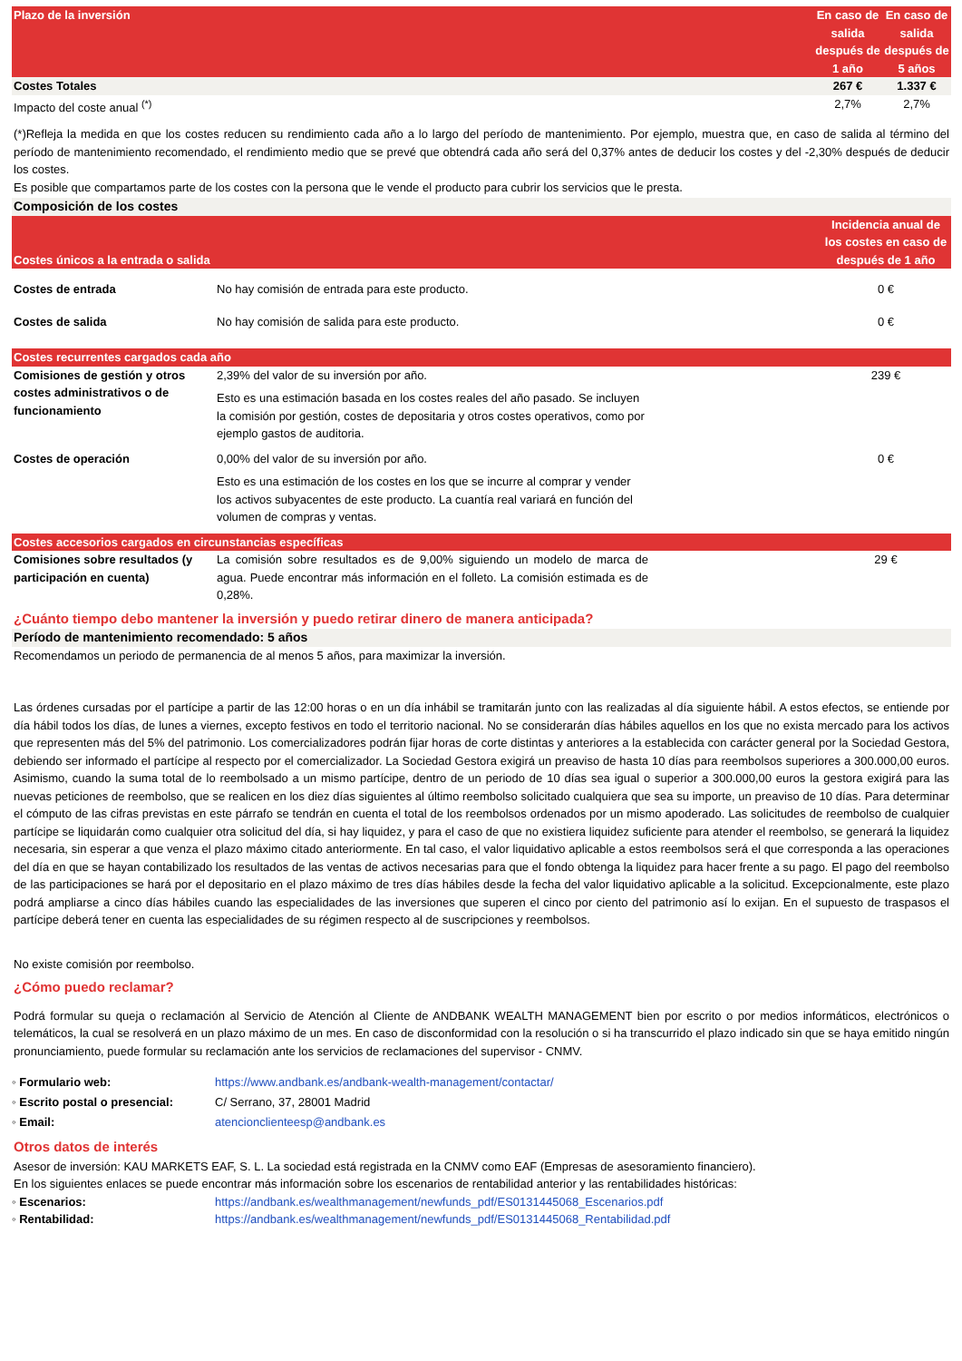| Plazo de la inversión | En caso de salida después de 1 año | En caso de salida después de 5 años |
| --- | --- | --- |
| Costes Totales | 267 € | 1.337 € |
| Impacto del coste anual <sup>(*)</sup> | 2,7% | 2,7% |
(*)Refleja la medida en que los costes reducen su rendimiento cada año a lo largo del período de mantenimiento. Por ejemplo, muestra que, en caso de salida al término del período de mantenimiento recomendado, el rendimiento medio que se prevé que obtendrá cada año será del 0,37% antes de deducir los costes y del -2,30% después de deducir los costes.
Es posible que compartamos parte de los costes con la persona que le vende el producto para cubrir los servicios que le presta.
| Composición de los costes | | |
| Costes únicos a la entrada o salida | | Incidencia anual de los costes en caso de después de 1 año |
| Costes de entrada | No hay comisión de entrada para este producto. | 0 € |
| Costes de salida | No hay comisión de salida para este producto. | 0 € |
| Costes recurrentes cargados cada año | | |
| Comisiones de gestión y otros costes administrativos o de funcionamiento | 2,39% del valor de su inversión por año. Esto es una estimación basada en los costes reales del año pasado. Se incluyen la comisión por gestión, costes de depositaria y otros costes operativos, como por ejemplo gastos de auditoria. | 239 € |
| Costes de operación | 0,00% del valor de su inversión por año. Esto es una estimación de los costes en los que se incurre al comprar y vender los activos subyacentes de este producto. La cuantía real variará en función del volumen de compras y ventas. | 0 € |
| Costes accesorios cargados en circunstancias específicas | | |
| Comisiones sobre resultados (y participación en cuenta) | La comisión sobre resultados es de 9,00% siguiendo un modelo de marca de agua. Puede encontrar más información en el folleto. La comisión estimada es de 0,28%. | 29 € |
¿Cuánto tiempo debo mantener la inversión y puedo retirar dinero de manera anticipada?
Período de mantenimiento recomendado: 5 años
Recomendamos un periodo de permanencia de al menos 5 años, para maximizar la inversión.
Las órdenes cursadas por el partícipe a partir de las 12:00 horas o en un día inhábil se tramitarán junto con las realizadas al día siguiente hábil. A estos efectos, se entiende por día hábil todos los días, de lunes a viernes, excepto festivos en todo el territorio nacional. No se considerarán días hábiles aquellos en los que no exista mercado para los activos que representen más del 5% del patrimonio. Los comercializadores podrán fijar horas de corte distintas y anteriores a la establecida con carácter general por la Sociedad Gestora, debiendo ser informado el partícipe al respecto por el comercializador. La Sociedad Gestora exigirá un preaviso de hasta 10 días para reembolsos superiores a 300.000,00 euros. Asimismo, cuando la suma total de lo reembolsado a un mismo partícipe, dentro de un periodo de 10 días sea igual o superior a 300.000,00 euros la gestora exigirá para las nuevas peticiones de reembolso, que se realicen en los diez días siguientes al último reembolso solicitado cualquiera que sea su importe, un preaviso de 10 días. Para determinar el cómputo de las cifras previstas en este párrafo se tendrán en cuenta el total de los reembolsos ordenados por un mismo apoderado. Las solicitudes de reembolso de cualquier partícipe se liquidarán como cualquier otra solicitud del día, si hay liquidez, y para el caso de que no existiera liquidez suficiente para atender el reembolso, se generará la liquidez necesaria, sin esperar a que venza el plazo máximo citado anteriormente. En tal caso, el valor liquidativo aplicable a estos reembolsos será el que corresponda a las operaciones del día en que se hayan contabilizado los resultados de las ventas de activos necesarias para que el fondo obtenga la liquidez para hacer frente a su pago. El pago del reembolso de las participaciones se hará por el depositario en el plazo máximo de tres días hábiles desde la fecha del valor liquidativo aplicable a la solicitud. Excepcionalmente, este plazo podrá ampliarse a cinco días hábiles cuando las especialidades de las inversiones que superen el cinco por ciento del patrimonio así lo exijan. En el supuesto de traspasos el partícipe deberá tener en cuenta las especialidades de su régimen respecto al de suscripciones y reembolsos.
No existe comisión por reembolso.
¿Cómo puedo reclamar?
Podrá formular su queja o reclamación al Servicio de Atención al Cliente de ANDBANK WEALTH MANAGEMENT bien por escrito o por medios informáticos, electrónicos o telemáticos, la cual se resolverá en un plazo máximo de un mes. En caso de disconformidad con la resolución o si ha transcurrido el plazo indicado sin que se haya emitido ningún pronunciamiento, puede formular su reclamación ante los servicios de reclamaciones del supervisor - CNMV.
◦ Formulario web: https://www.andbank.es/andbank-wealth-management/contactar/
◦ Escrito postal o presencial: C/ Serrano, 37, 28001 Madrid
◦ Email: atencionclienteesp@andbank.es
Otros datos de interés
Asesor de inversión: KAU MARKETS EAF, S. L. La sociedad está registrada en la CNMV como EAF (Empresas de asesoramiento financiero).
En los siguientes enlaces se puede encontrar más información sobre los escenarios de rentabilidad anterior y las rentabilidades históricas:
◦ Escenarios: https://andbank.es/wealthmanagement/newfunds_pdf/ES0131445068_Escenarios.pdf
◦ Rentabilidad: https://andbank.es/wealthmanagement/newfunds_pdf/ES0131445068_Rentabilidad.pdf